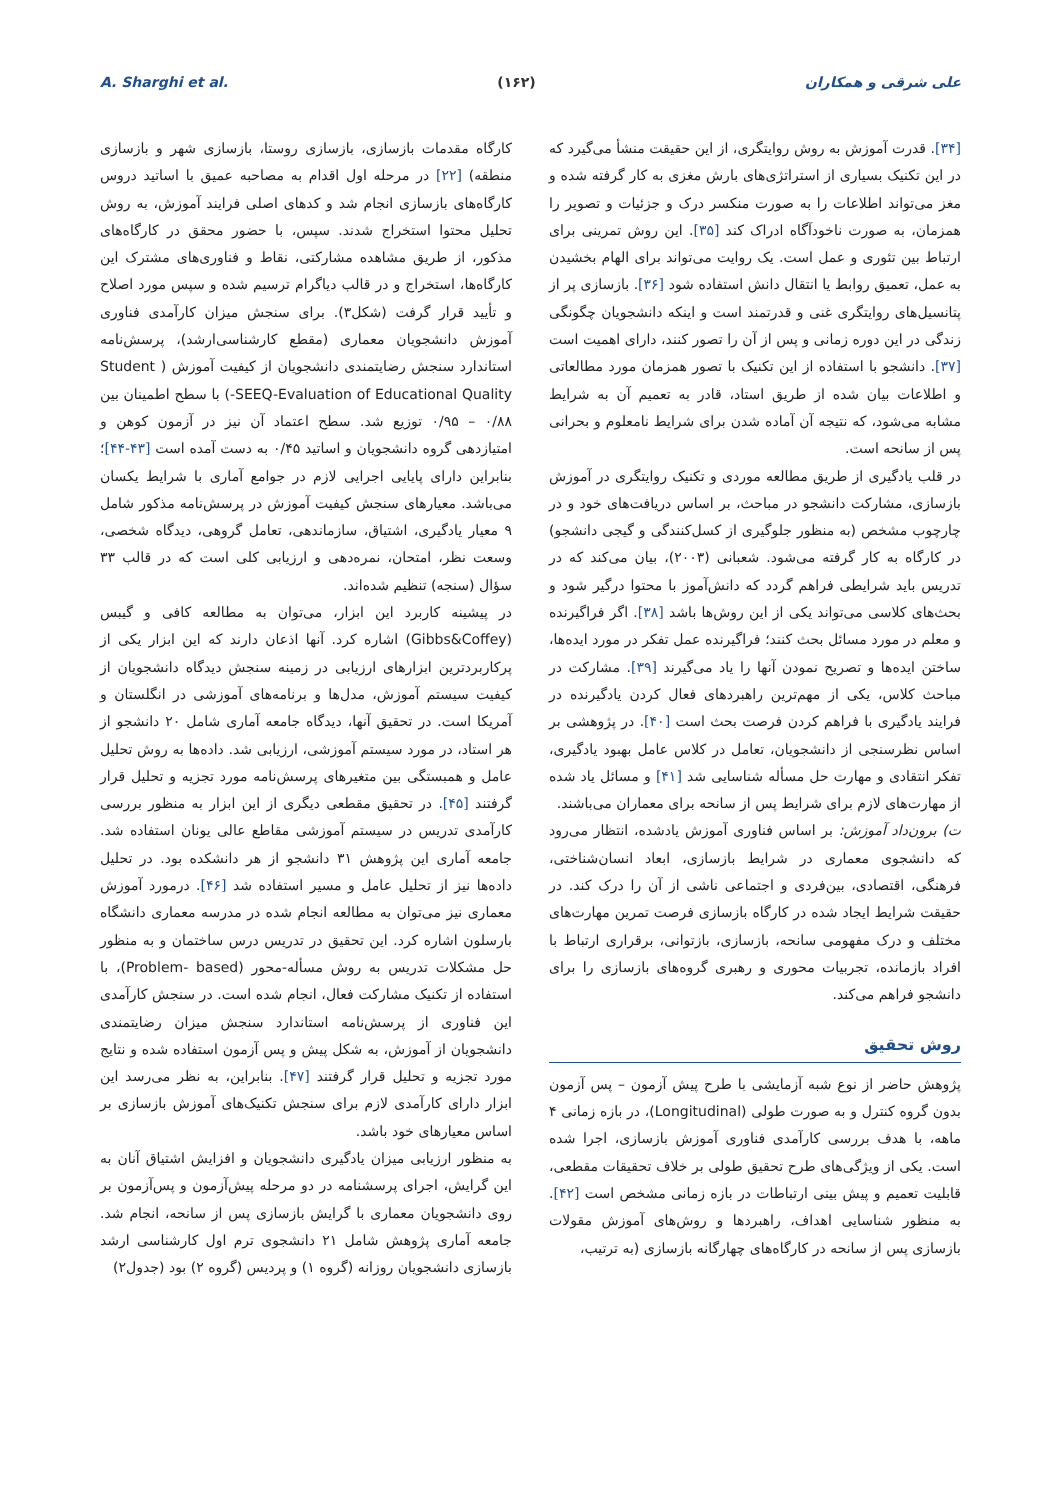A. Sharghi et al. (۱۶۲) علی شرقی و همکاران
[۳۴]. قدرت آموزش به روش روایتگری، از این حقیقت منشأ می‌گیرد که در این تکنیک بسیاری از استراتژی‌های بارش مغزی به کار گرفته شده و مغز می‌تواند اطلاعات را به صورت منکسر درک و جزئیات و تصویر را همزمان، به صورت ناخودآگاه ادراک کند [۳۵]. این روش تمرینی برای ارتباط بین تئوری و عمل است. یک روایت می‌تواند برای الهام بخشیدن به عمل، تعمیق روابط یا انتقال دانش استفاده شود [۳۶]. بازسازی پر از پتانسیل‌های روایتگری غنی و قدرتمند است و اینکه دانشجویان چگونگی زندگی در این دوره زمانی و پس از آن را تصور کنند، دارای اهمیت است [۳۷]. دانشجو با استفاده از این تکنیک با تصور همزمان مورد مطالعاتی و اطلاعات بیان شده از طریق استاد، قادر به تعمیم آن به شرایط مشابه می‌شود، که نتیجه آن آماده شدن برای شرایط نامعلوم و بحرانی پس از سانحه است.
در قلب یادگیری از طریق مطالعه موردی و تکنیک روایتگری در آموزش بازسازی، مشارکت دانشجو در مباحث، بر اساس دریافت‌های خود و در چارچوب مشخص (به منظور جلوگیری از کسل‌کنندگی و گیجی دانشجو) در کارگاه به کار گرفته می‌شود. شعبانی (۲۰۰۳)، بیان می‌کند که در تدریس باید شرایطی فراهم گردد که دانش‌آموز با محتوا درگیر شود و بحث‌های کلاسی می‌تواند یکی از این روش‌ها باشد [۳۸]. اگر فراگیرنده و معلم در مورد مسائل بحث کنند؛ فراگیرنده عمل تفکر در مورد ایده‌ها، ساختن ایده‌ها و تصریح نمودن آنها را یاد می‌گیرند [۳۹]. مشارکت در مباحث کلاس، یکی از مهم‌ترین راهبردهای فعال کردن یادگیرنده در فرایند یادگیری با فراهم کردن فرصت بحث است [۴۰]. در پژوهشی بر اساس نظرسنجی از دانشجویان، تعامل در کلاس عامل بهبود یادگیری، تفکر انتقادی و مهارت حل مسأله شناسایی شد [۴۱] و مسائل یاد شده از مهارت‌های لازم برای شرایط پس از سانحه برای معماران می‌باشند.
ت) برون‌داد آموزش: بر اساس فناوری آموزش یادشده، انتظار می‌رود که دانشجوی معماری در شرایط بازسازی، ابعاد انسان‌شناختی، فرهنگی، اقتصادی، بین‌فردی و اجتماعی ناشی از آن را درک کند. در حقیقت شرایط ایجاد شده در کارگاه بازسازی فرصت تمرین مهارت‌های مختلف و درک مفهومی سانحه، بازسازی، بازتوانی، برقراری ارتباط با افراد بازمانده، تجربیات محوری و رهبری گروه‌های بازسازی را برای دانشجو فراهم می‌کند.
روش تحقیق
پژوهش حاضر از نوع شبه آزمایشی با طرح پیش آزمون – پس آزمون بدون گروه کنترل و به صورت طولی (Longitudinal)، در بازه زمانی ۴ ماهه، با هدف بررسی کارآمدی فناوری آموزش بازسازی، اجرا شده است. یکی از ویژگی‌های طرح تحقیق طولی بر خلاف تحقیقات مقطعی، قابلیت تعمیم و پیش بینی ارتباطات در بازه زمانی مشخص است [۴۲]. به منظور شناسایی اهداف، راهبردها و روش‌های آموزش مقولات بازسازی پس از سانحه در کارگاه‌های چهارگانه بازسازی (به ترتیب،
کارگاه مقدمات بازسازی، بازسازی روستا، بازسازی شهر و بازسازی منطقه) [۲۲] در مرحله اول اقدام به مصاحبه عمیق با اساتید دروس کارگاه‌های بازسازی انجام شد و کدهای اصلی فرایند آموزش، به روش تحلیل محتوا استخراج شدند. سپس، با حضور محقق در کارگاه‌های مذکور، از طریق مشاهده مشارکتی، نقاط و فناوری‌های مشترک این کارگاه‌ها، استخراج و در قالب دیاگرام ترسیم شده و سپس مورد اصلاح و تأیید قرار گرفت (شکل۳). برای سنجش میزان کارآمدی فناوری آموزش دانشجویان معماری (مقطع کارشناسی‌ارشد)، پرسش‌نامه استاندارد سنجش رضایتمندی دانشجویان از کیفیت آموزش ( Student SEEQ-Evaluation of Educational Quality-) با سطح اطمینان بین ۰/۸۸ – ۰/۹۵ توزیع شد. سطح اعتماد آن نیز در آزمون کوهن و امتیازدهی گروه دانشجویان و اساتید ۰/۴۵ به دست آمده است [۴۳-۴۴]؛ بنابراین دارای پایایی اجرایی لازم در جوامع آماری با شرایط یکسان می‌باشد. معیارهای سنجش کیفیت آموزش در پرسش‌نامه مذکور شامل ۹ معیار یادگیری، اشتیاق، سازماندهی، تعامل گروهی، دیدگاه شخصی، وسعت نظر، امتحان، نمره‌دهی و ارزیابی کلی است که در قالب ۳۳ سؤال (سنجه) تنظیم شده‌اند.
در پیشینه کاربرد این ابزار، می‌توان به مطالعه کافی و گیبس (Gibbs&Coffey) اشاره کرد. آنها اذعان دارند که این ابزار یکی از پرکاربردترین ابزارهای ارزیابی در زمینه سنجش دیدگاه دانشجویان از کیفیت سیستم آموزش، مدل‌ها و برنامه‌های آموزشی در انگلستان و آمریکا است. در تحقیق آنها، دیدگاه جامعه آماری شامل ۲۰ دانشجو از هر استاد، در مورد سیستم آموزشی، ارزیابی شد. داده‌ها به روش تحلیل عامل و همبستگی بین متغیرهای پرسش‌نامه مورد تجزیه و تحلیل قرار گرفتند [۴۵]. در تحقیق مقطعی دیگری از این ابزار به منظور بررسی کارآمدی تدریس در سیستم آموزشی مقاطع عالی یونان استفاده شد. جامعه آماری این پژوهش ۳۱ دانشجو از هر دانشکده بود. در تحلیل داده‌ها نیز از تحلیل عامل و مسیر استفاده شد [۴۶]. درمورد آموزش معماری نیز می‌توان به مطالعه انجام شده در مدرسه معماری دانشگاه بارسلون اشاره کرد. این تحقیق در تدریس درس ساختمان و به منظور حل مشکلات تدریس به روش مسأله-محور (Problem- based)، با استفاده از تکنیک مشارکت فعال، انجام شده است. در سنجش کارآمدی این فناوری از پرسش‌نامه استاندارد سنجش میزان رضایتمندی دانشجویان از آموزش، به شکل پیش و پس آزمون استفاده شده و نتایج مورد تجزیه و تحلیل قرار گرفتند [۴۷]. بنابراین، به نظر می‌رسد این ابزار دارای کارآمدی لازم برای سنجش تکنیک‌های آموزش بازسازی بر اساس معیارهای خود باشد.
به منظور ارزیابی میزان یادگیری دانشجویان و افزایش اشتیاق آنان به این گرایش، اجرای پرسشنامه در دو مرحله پیش‌آزمون و پس‌آزمون بر روی دانشجویان معماری با گرایش بازسازی پس از سانحه، انجام شد. جامعه آماری پژوهش شامل ۲۱ دانشجوی ترم اول کارشناسی ارشد بازسازی دانشجویان روزانه (گروه ۱) و پردیس (گروه ۲) بود (جدول۲)